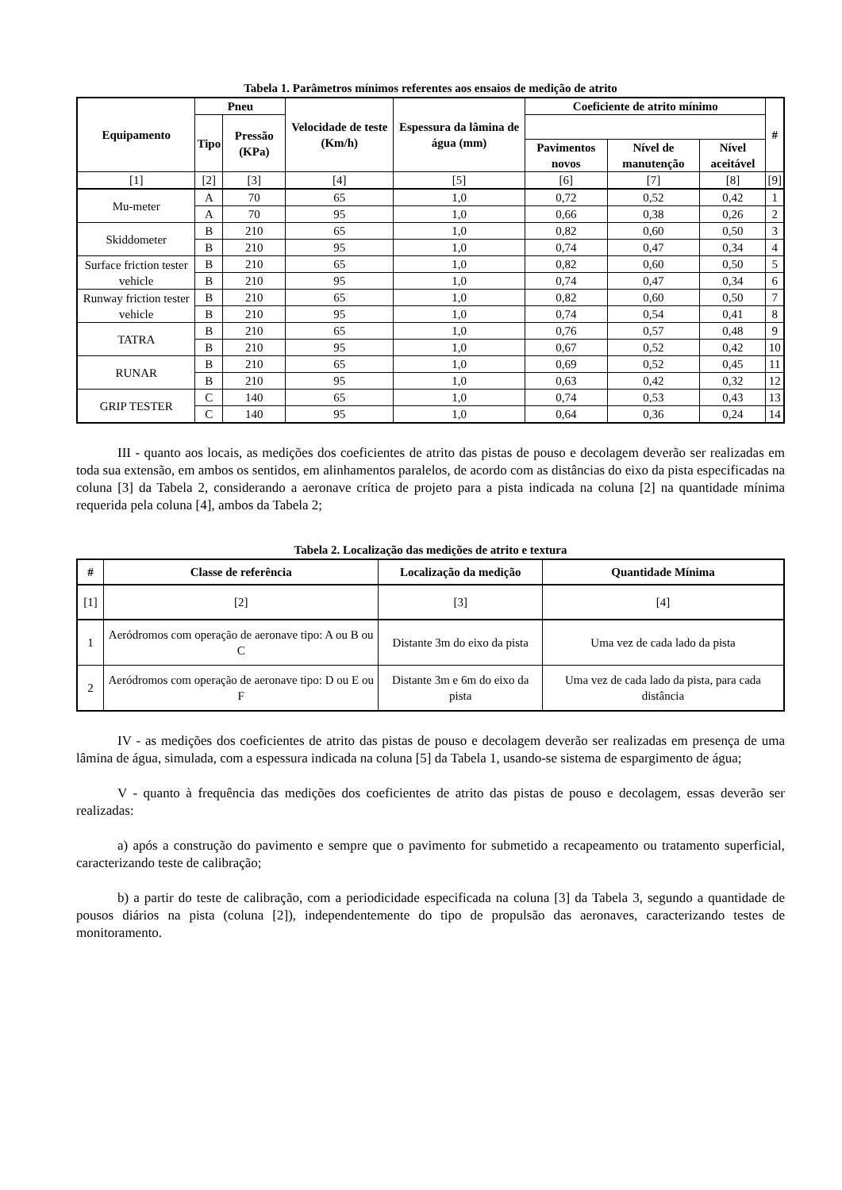Tabela 1. Parâmetros mínimos referentes aos ensaios de medição de atrito
| Equipamento | Pneu | | Velocidade de teste (Km/h) | Espessura da lâmina de água (mm) | Coeficiente de atrito mínimo | | | # |
| --- | --- | --- | --- | --- | --- | --- | --- | --- |
| | Tipo | Pressão (KPa) | | | | | | |
| | | | | | Pavimentos novos | Nível de manutenção | Nível aceitável | |
| [1] | [2] | [3] | [4] | [5] | [6] | [7] | [8] | [9] |
| Mu-meter | A | 70 | 65 | 1,0 | 0,72 | 0,52 | 0,42 | 1 |
| | A | 70 | 95 | 1,0 | 0,66 | 0,38 | 0,26 | 2 |
| Skiddometer | B | 210 | 65 | 1,0 | 0,82 | 0,60 | 0,50 | 3 |
| | B | 210 | 95 | 1,0 | 0,74 | 0,47 | 0,34 | 4 |
| Surface friction tester vehicle | B | 210 | 65 | 1,0 | 0,82 | 0,60 | 0,50 | 5 |
| | B | 210 | 95 | 1,0 | 0,74 | 0,47 | 0,34 | 6 |
| Runway friction tester vehicle | B | 210 | 65 | 1,0 | 0,82 | 0,60 | 0,50 | 7 |
| | B | 210 | 95 | 1,0 | 0,74 | 0,54 | 0,41 | 8 |
| TATRA | B | 210 | 65 | 1,0 | 0,76 | 0,57 | 0,48 | 9 |
| | B | 210 | 95 | 1,0 | 0,67 | 0,52 | 0,42 | 10 |
| RUNAR | B | 210 | 65 | 1,0 | 0,69 | 0,52 | 0,45 | 11 |
| | B | 210 | 95 | 1,0 | 0,63 | 0,42 | 0,32 | 12 |
| GRIP TESTER | C | 140 | 65 | 1,0 | 0,74 | 0,53 | 0,43 | 13 |
| | C | 140 | 95 | 1,0 | 0,64 | 0,36 | 0,24 | 14 |
III - quanto aos locais, as medições dos coeficientes de atrito das pistas de pouso e decolagem deverão ser realizadas em toda sua extensão, em ambos os sentidos, em alinhamentos paralelos, de acordo com as distâncias do eixo da pista especificadas na coluna [3] da Tabela 2, considerando a aeronave crítica de projeto para a pista indicada na coluna [2] na quantidade mínima requerida pela coluna [4], ambos da Tabela 2;
Tabela 2. Localização das medições de atrito e textura
| # | Classe de referência | Localização da medição | Quantidade Mínima |
| --- | --- | --- | --- |
| [1] | [2] | [3] | [4] |
| 1 | Aeródromos com operação de aeronave tipo: A ou B ou C | Distante 3m do eixo da pista | Uma vez de cada lado da pista |
| 2 | Aeródromos com operação de aeronave tipo: D ou E ou F | Distante 3m e 6m do eixo da pista | Uma vez de cada lado da pista, para cada distância |
IV - as medições dos coeficientes de atrito das pistas de pouso e decolagem deverão ser realizadas em presença de uma lâmina de água, simulada, com a espessura indicada na coluna [5] da Tabela 1, usando-se sistema de espargimento de água;
V - quanto à frequência das medições dos coeficientes de atrito das pistas de pouso e decolagem, essas deverão ser realizadas:
a) após a construção do pavimento e sempre que o pavimento for submetido a recapeamento ou tratamento superficial, caracterizando teste de calibração;
b) a partir do teste de calibração, com a periodicidade especificada na coluna [3] da Tabela 3, segundo a quantidade de pousos diários na pista (coluna [2]), independentemente do tipo de propulsão das aeronaves, caracterizando testes de monitoramento.